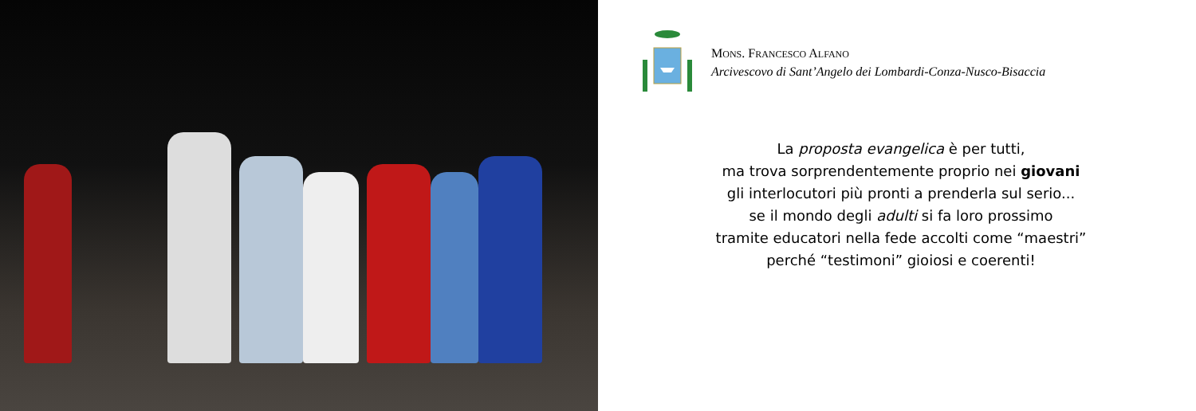MONS. FRANCESCO ALFANO
Arcivescovo di Sant’Angelo dei Lombardi-Conza-Nusco-Bisaccia
La proposta evangelica è per tutti,
ma trova sorprendentemente proprio nei giovani
gli interlocutori più pronti a prenderla sul serio...
se il mondo degli adulti si fa loro prossimo
tramite educatori nella fede accolti come “maestri”
perché “testimoni” gioiosi e coerenti!